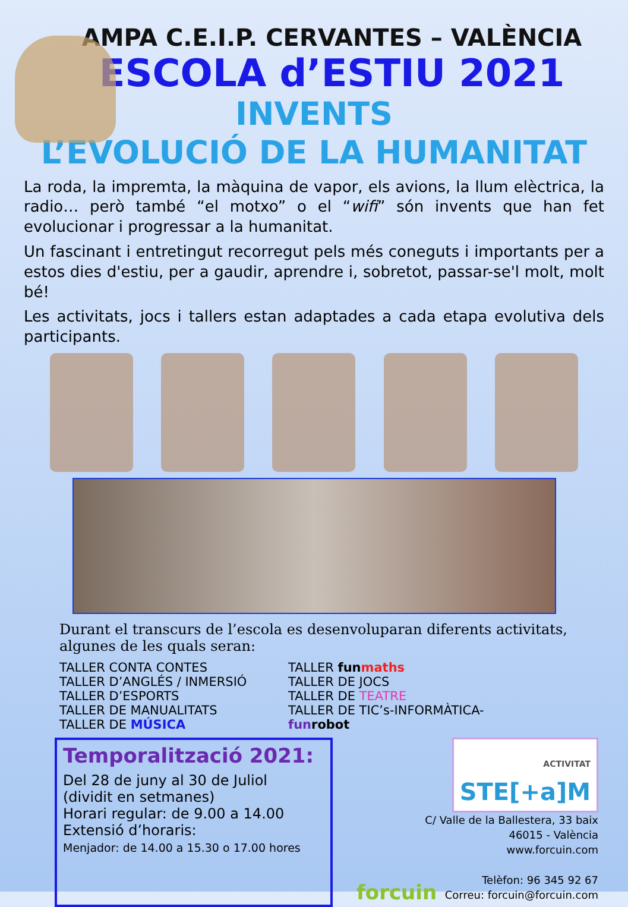AMPA C.E.I.P. CERVANTES – VALÈNCIA
ESCOLA d’ESTIU 2021
INVENTS
L’EVOLUCIÓ DE LA HUMANITAT
La roda, la impremta, la màquina de vapor, els avions, la llum elèctrica, la radio… però també “el motxo” o el “wifi” són invents que han fet evolucionar i progressar a la humanitat.
Un fascinant i entretingut recorregut pels més coneguts i importants per a estos dies d'estiu, per a gaudir, aprendre i, sobretot, passar-se'l molt, molt bé!
Les activitats, jocs i tallers estan adaptades a cada etapa evolutiva dels participants.
Durant el transcurs de l’escola es desenvoluparan diferents activitats, algunes de les quals seran:
TALLER CONTA CONTES
TALLER D’ANGLÉS / INMERSIÓ
TALLER D’ESPORTS
TALLER DE MANUALITATS
TALLER DE MÚSICA
TALLER fun maths
TALLER DE JOCS
TALLER DE TEATRE
TALLER DE TIC’s-INFORMÀTICA-fun robot
Temporalització 2021:
Del 28 de juny al 30 de Juliol
(dividit en setmanes)
Horari regular: de 9.00 a 14.00
Extensió d’horaris:
Menjador: de 14.00 a 15.30 o 17.00 hores
ACTIVITAT
STE[+a]M
C/ Valle de la Ballestera, 33 baix
46015 - València
www.forcuin.com
Telèfon: 96 345 92 67
Correu: forcuin@forcuin.com
forcuin